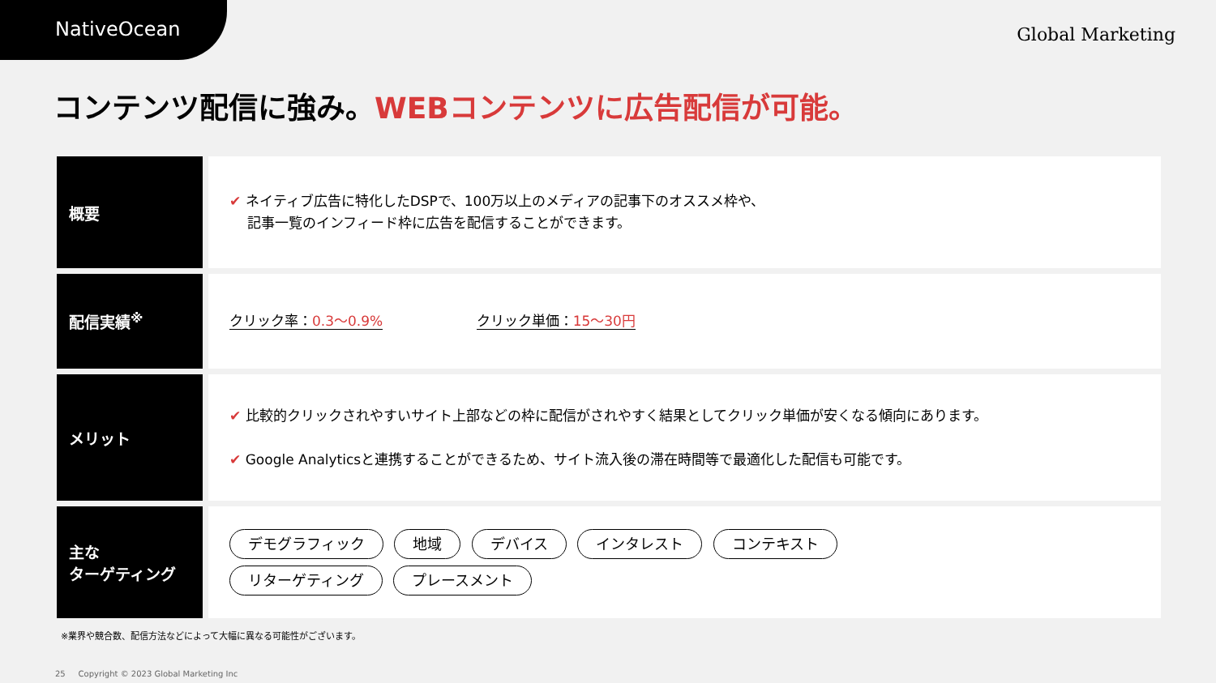NativeOcean
Global Marketing
コンテンツ配信に強み。WEBコンテンツに広告配信が可能。
| 概要 | ✔ ネイティブ広告に特化したDSPで、100万以上のメディアの記事下のオススメ枠や、 記事一覧のインフィード枠に広告を配信することができます。 |
| 配信実績<sup>※</sup> | クリック率： 0.3〜0.9% クリック単価： 15〜30円 |
| メリット | ✔ 比較的クリックされやすいサイト上部などの枠に配信がされやすく結果としてクリック単価が安くなる傾向にあります。 ✔ Google Analyticsと連携することができるため、サイト流入後の滞在時間等で最適化した配信も可能です。 |
| 主な ターゲティング | デモグラフィック 地域 デバイス インタレスト コンテキスト リターゲティング プレースメント |
※業界や競合数、配信方法などによって大幅に異なる可能性がございます。
25 Copyright © 2023 Global Marketing Inc